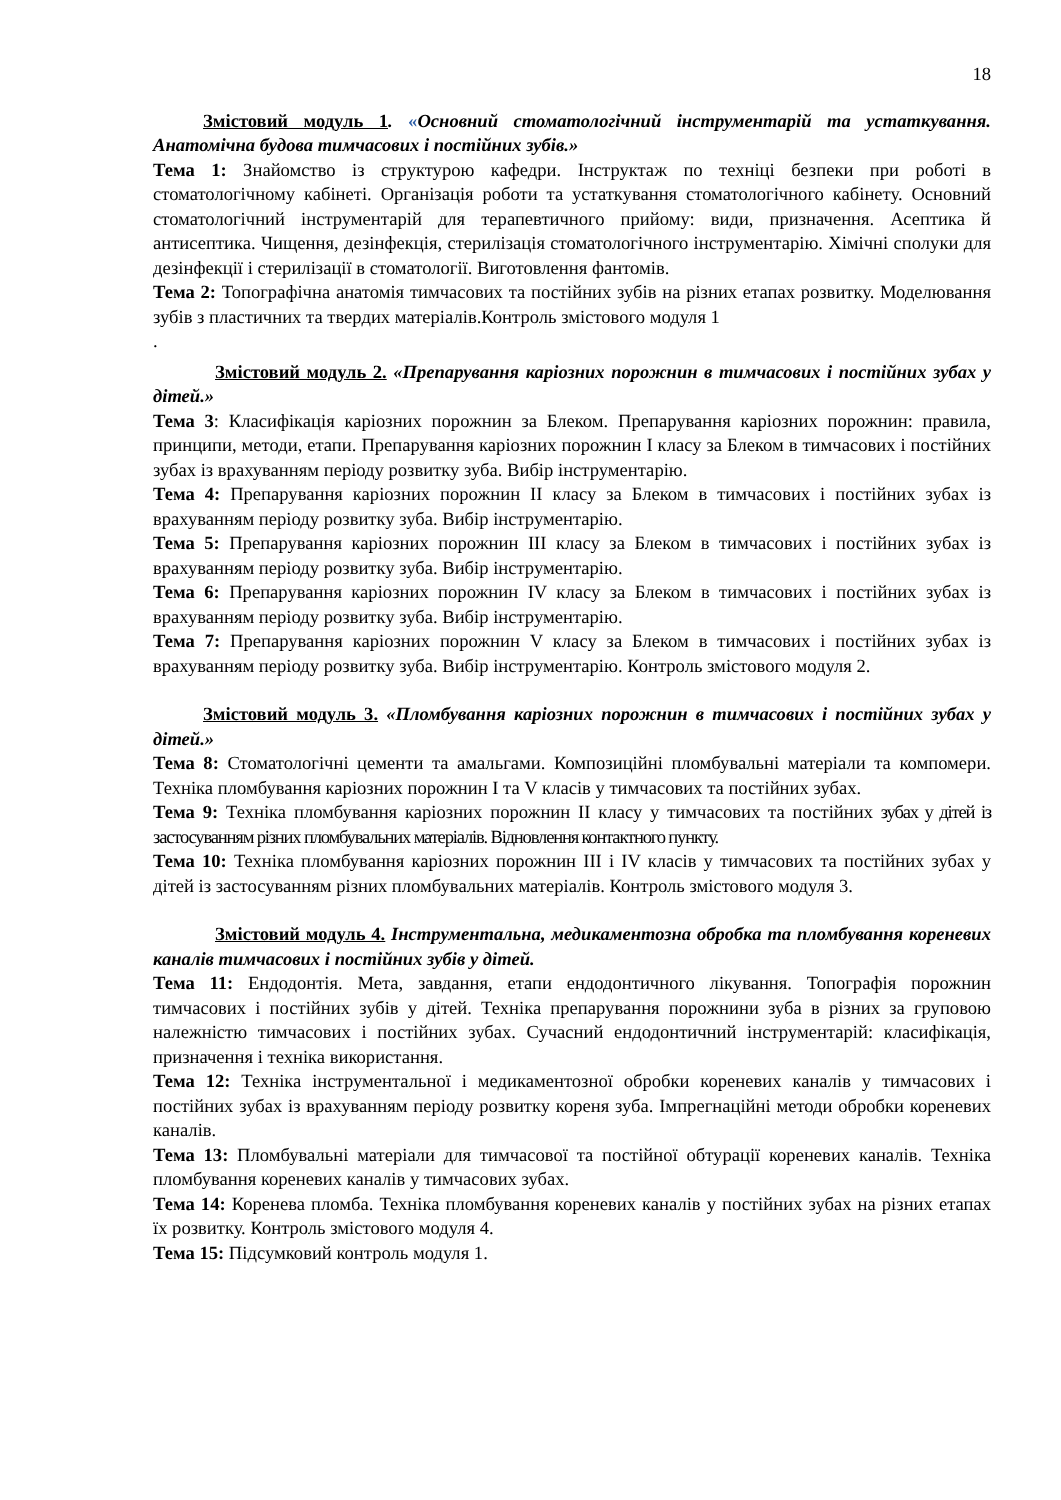18
Змістовий модуль 1. «Основний стоматологічний інструментарій та устаткування. Анатомічна будова тимчасових і постійних зубів.»
Тема 1: Знайомство із структурою кафедри. Інструктаж по техніці безпеки при роботі в стоматологічному кабінеті. Організація роботи та устаткування стоматологічного кабінету. Основний стоматологічний інструментарій для терапевтичного прийому: види, призначення. Асептика й антисептика. Чищення, дезінфекція, стерилізація стоматологічного інструментарію. Хімічні сполуки для дезінфекції і стерилізації в стоматології. Виготовлення фантомів.
Тема 2: Топографічна анатомія тимчасових та постійних зубів на різних етапах розвитку. Моделювання зубів з пластичних та твердих матеріалів.Контроль змістового модуля 1
.
Змістовий модуль 2. «Препарування каріозних порожнин в тимчасових і постійних зубах у дітей.»
Тема 3: Класифікація каріозних порожнин за Блеком. Препарування каріозних порожнин: правила, принципи, методи, етапи. Препарування каріозних порожнин І класу за Блеком в тимчасових і постійних зубах із врахуванням періоду розвитку зуба. Вибір інструментарію.
Тема 4: Препарування каріозних порожнин ІІ класу за Блеком в тимчасових і постійних зубах із врахуванням періоду розвитку зуба. Вибір інструментарію.
Тема 5: Препарування каріозних порожнин ІІІ класу за Блеком в тимчасових і постійних зубах із врахуванням періоду розвитку зуба. Вибір інструментарію.
Тема 6: Препарування каріозних порожнин ІV класу за Блеком в тимчасових і постійних зубах із врахуванням періоду розвитку зуба. Вибір інструментарію.
Тема 7: Препарування каріозних порожнин V класу за Блеком в тимчасових і постійних зубах із врахуванням періоду розвитку зуба. Вибір інструментарію. Контроль змістового модуля 2.
Змістовий модуль 3. «Пломбування каріозних порожнин в тимчасових і постійних зубах у дітей.»
Тема 8: Стоматологічні цементи та амальгами. Композиційні пломбувальні матеріали та компомери. Техніка пломбування каріозних порожнин І та V класів у тимчасових та постійних зубах.
Тема 9: Техніка пломбування каріозних порожнин ІІ класу у тимчасових та постійних зубах у дітей із застосуванням різних пломбувальних матеріалів. Відновлення контактного пункту.
Тема 10: Техніка пломбування каріозних порожнин ІІІ і ІV класів у тимчасових та постійних зубах у дітей із застосуванням різних пломбувальних матеріалів. Контроль змістового модуля 3.
Змістовий модуль 4. Інструментальна, медикаментозна обробка та пломбування кореневих каналів тимчасових і постійних зубів у дітей.
Тема 11: Ендодонтія. Мета, завдання, етапи ендодонтичного лікування. Топографія порожнин тимчасових і постійних зубів у дітей. Техніка препарування порожнини зуба в різних за груповою належністю тимчасових і постійних зубах. Сучасний ендодонтичний інструментарій: класифікація, призначення і техніка використання.
Тема 12: Техніка інструментальної і медикаментозної обробки кореневих каналів у тимчасових і постійних зубах із врахуванням періоду розвитку кореня зуба. Імпрегнаційні методи обробки кореневих каналів.
Тема 13: Пломбувальні матеріали для тимчасової та постійної обтурації кореневих каналів. Техніка пломбування кореневих каналів у тимчасових зубах.
Тема 14: Коренева пломба. Техніка пломбування кореневих каналів у постійних зубах на різних етапах їх розвитку. Контроль змістового модуля 4.
Тема 15: Підсумковий контроль модуля 1.